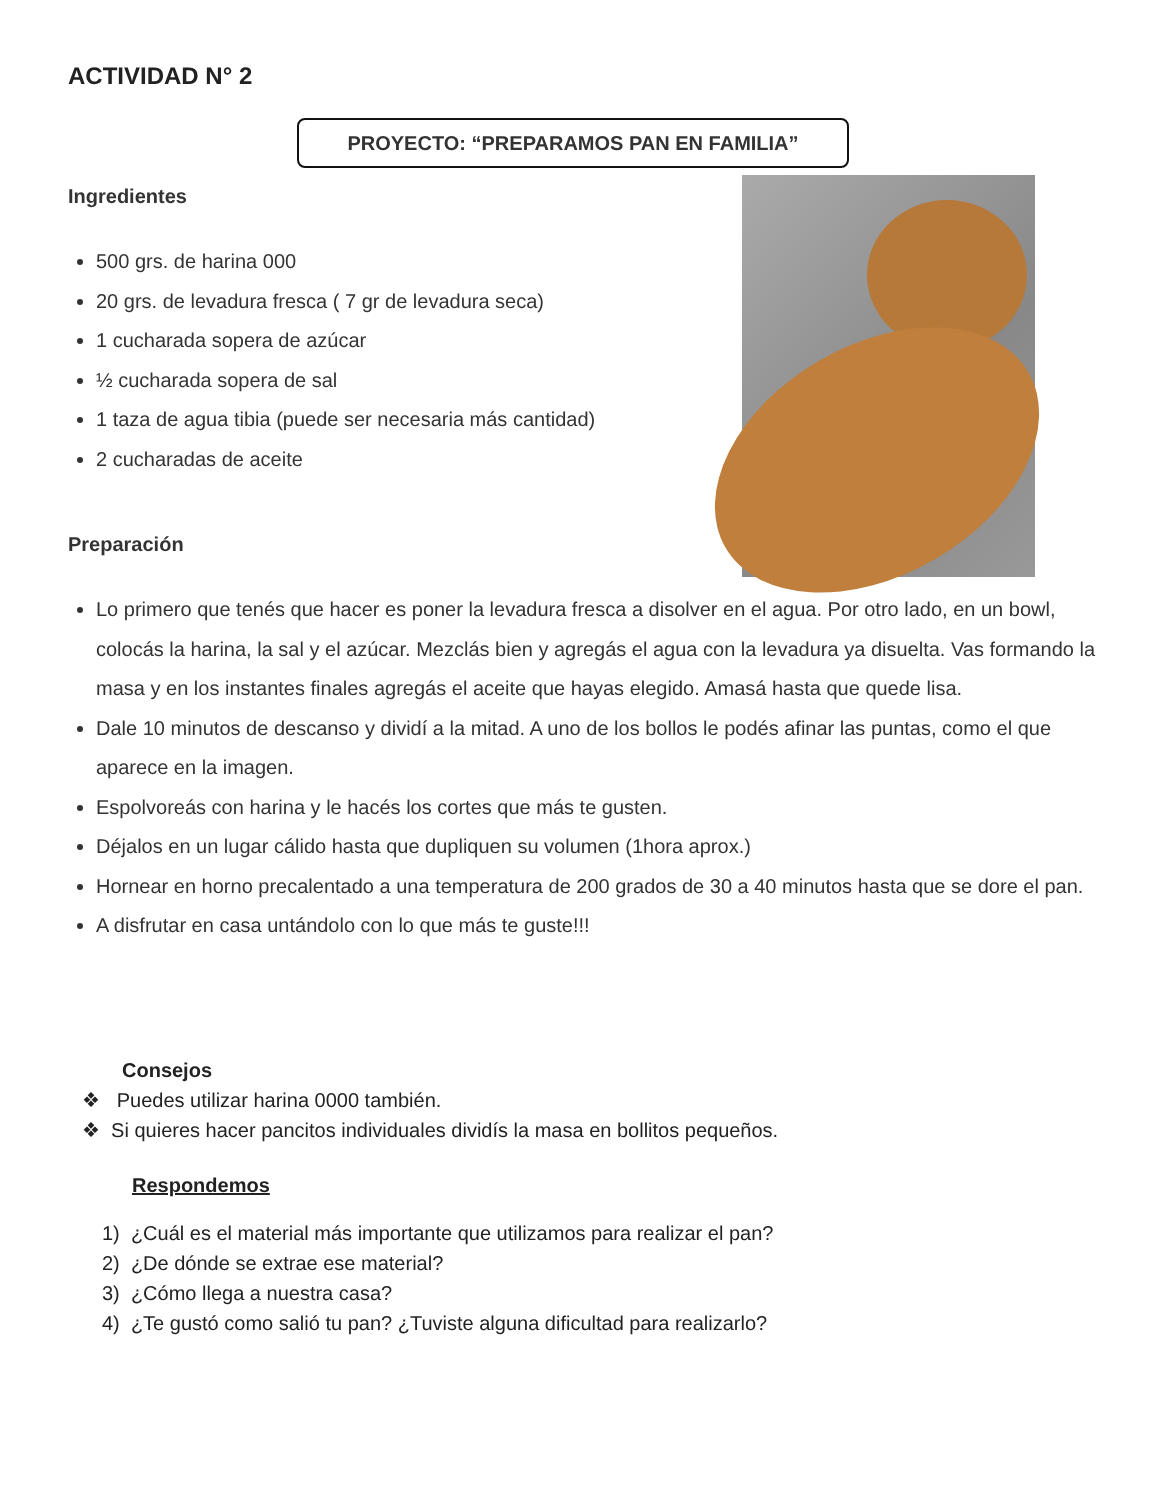ACTIVIDAD N° 2
PROYECTO: “PREPARAMOS PAN EN FAMILIA”
Ingredientes
500 grs. de harina 000
20 grs. de levadura fresca ( 7 gr de levadura seca)
1 cucharada sopera de azúcar
½ cucharada sopera de sal
1 taza de agua tibia (puede ser necesaria más cantidad)
2 cucharadas de aceite
Preparación
Lo primero que tenés que hacer es poner la levadura fresca a disolver en el agua. Por otro lado, en un bowl, colocás la harina, la sal y el azúcar. Mezclás bien y agregás el agua con la levadura ya disuelta. Vas formando la masa y en los instantes finales agregás el aceite que hayas elegido. Amasá hasta que quede lisa.
Dale 10 minutos de descanso y dividí a la mitad. A uno de los bollos le podés afinar las puntas, como el que aparece en la imagen.
Espolvoreás con harina y le hacés los cortes que más te gusten.
Déjalos en un lugar cálido hasta que dupliquen su volumen (1hora aprox.)
Hornear en horno precalentado a una temperatura de 200 grados de 30 a 40 minutos hasta que se dore el pan.
A disfrutar en casa untándolo con lo que más te guste!!!
Consejos
❖ Puedes utilizar harina 0000 también.
❖ Si quieres hacer pancitos individuales dividís la masa en bollitos pequeños.
Respondemos
1) ¿Cuál es el material más importante que utilizamos para realizar el pan?
2) ¿De dónde se extrae ese material?
3) ¿Cómo llega a nuestra casa?
4) ¿Te gustó como salió tu pan? ¿Tuviste alguna dificultad para realizarlo?